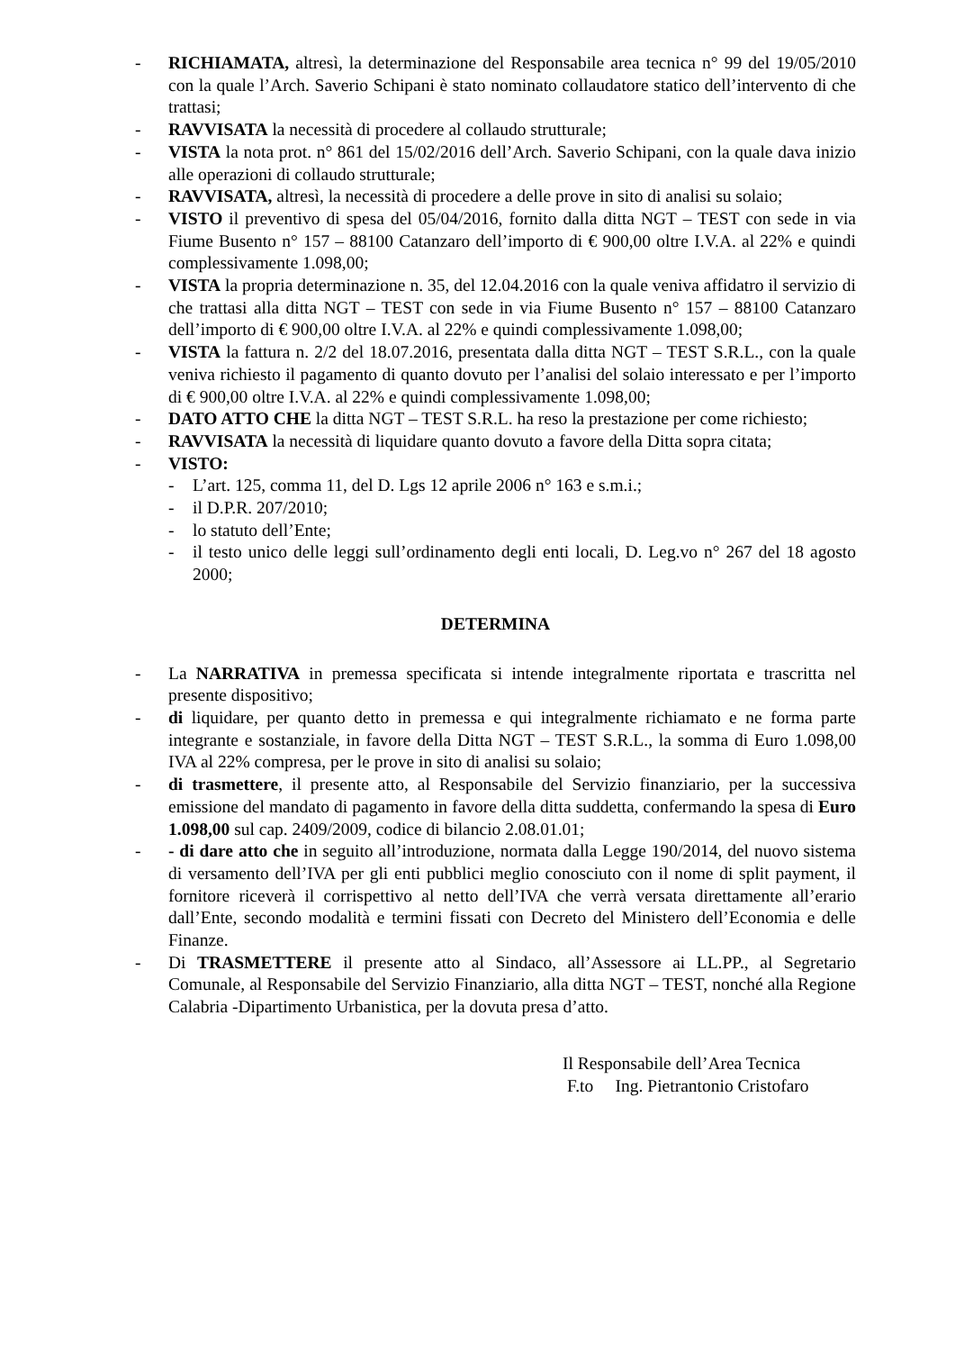- RICHIAMATA, altresì, la determinazione del Responsabile area tecnica n° 99 del 19/05/2010 con la quale l’Arch. Saverio Schipani è stato nominato collaudatore statico dell’intervento di che trattasi;
- RAVVISATA la necessità di procedere al collaudo strutturale;
- VISTA la nota prot. n° 861 del 15/02/2016 dell’Arch. Saverio Schipani, con la quale dava inizio alle operazioni di collaudo strutturale;
- RAVVISATA, altresì, la necessità di procedere a delle prove in sito di analisi su solaio;
- VISTO il preventivo di spesa del 05/04/2016, fornito dalla ditta NGT – TEST con sede in via Fiume Busento n° 157 – 88100 Catanzaro dell’importo di € 900,00 oltre I.V.A. al 22% e quindi complessivamente 1.098,00;
- VISTA la propria determinazione n. 35, del 12.04.2016 con la quale veniva affidatro il servizio di che trattasi alla ditta NGT – TEST con sede in via Fiume Busento n° 157 – 88100 Catanzaro dell’importo di € 900,00 oltre I.V.A. al 22% e quindi complessivamente 1.098,00;
- VISTA la fattura n. 2/2 del 18.07.2016, presentata dalla ditta NGT – TEST S.R.L., con la quale veniva richiesto il pagamento di quanto dovuto per l’analisi del solaio interessato e per l’importo di € 900,00 oltre I.V.A. al 22% e quindi complessivamente 1.098,00;
- DATO ATTO CHE la ditta NGT – TEST S.R.L. ha reso la prestazione per come richiesto;
- RAVVISATA la necessità di liquidare quanto dovuto a favore della Ditta sopra citata;
- VISTO:
- L’art. 125, comma 11, del D. Lgs 12 aprile 2006 n° 163 e s.m.i.;
- il D.P.R. 207/2010;
- lo statuto dell’Ente;
- il testo unico delle leggi sull’ordinamento degli enti locali, D. Leg.vo n° 267 del 18 agosto 2000;
DETERMINA
- La NARRATIVA in premessa specificata si intende integralmente riportata e trascritta nel presente dispositivo;
- di liquidare, per quanto detto in premessa e qui integralmente richiamato e ne forma parte integrante e sostanziale, in favore della Ditta NGT – TEST S.R.L., la somma di Euro 1.098,00 IVA al 22% compresa, per le prove in sito di analisi su solaio;
- di trasmettere, il presente atto, al Responsabile del Servizio finanziario, per la successiva emissione del mandato di pagamento in favore della ditta suddetta, confermando la spesa di Euro 1.098,00 sul cap. 2409/2009, codice di bilancio 2.08.01.01;
- - di dare atto che in seguito all’introduzione, normata dalla Legge 190/2014, del nuovo sistema di versamento dell’IVA per gli enti pubblici meglio conosciuto con il nome di split payment, il fornitore riceverà il corrispettivo al netto dell’IVA che verrà versata direttamente all’erario dall’Ente, secondo modalità e termini fissati con Decreto del Ministero dell’Economia e delle Finanze.
- Di TRASMETTERE il presente atto al Sindaco, all’Assessore ai LL.PP., al Segretario Comunale, al Responsabile del Servizio Finanziario, alla ditta NGT – TEST, nonché alla Regione Calabria -Dipartimento Urbanistica, per la dovuta presa d’atto.
Il Responsabile dell’Area Tecnica
F.to Ing. Pietrantonio Cristofaro